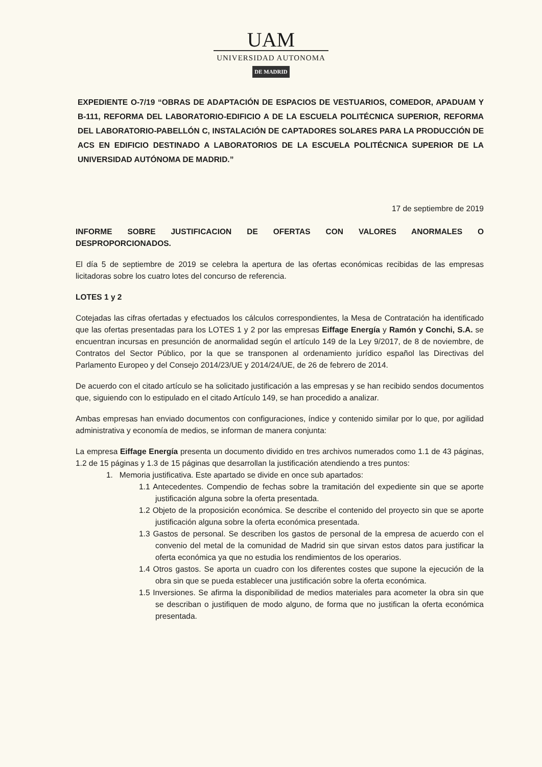UAM
UNIVERSIDAD AUTONOMA
DE MADRID
EXPEDIENTE O-7/19 “OBRAS DE ADAPTACIÓN DE ESPACIOS DE VESTUARIOS, COMEDOR, APADUAM Y B-111, REFORMA DEL LABORATORIO-EDIFICIO A DE LA ESCUELA POLITÉCNICA SUPERIOR, REFORMA DEL LABORATORIO-PABELLÓN C, INSTALACIÓN DE CAPTADORES SOLARES PARA LA PRODUCCIÓN DE ACS EN EDIFICIO DESTINADO A LABORATORIOS DE LA ESCUELA POLITÉCNICA SUPERIOR DE LA UNIVERSIDAD AUTÓNOMA DE MADRID.”
17 de septiembre de 2019
INFORME SOBRE JUSTIFICACION DE OFERTAS CON VALORES ANORMALES O
DESPROPORCIONADOS.
El día 5 de septiembre de 2019 se celebra la apertura de las ofertas económicas recibidas de las empresas licitadoras sobre los cuatro lotes del concurso de referencia.
LOTES 1 y 2
Cotejadas las cifras ofertadas y efectuados los cálculos correspondientes, la Mesa de Contratación ha identificado que las ofertas presentadas para los LOTES 1 y 2 por las empresas Eiffage Energía y Ramón y Conchi, S.A. se encuentran incursas en presunción de anormalidad según el artículo 149 de la Ley 9/2017, de 8 de noviembre, de Contratos del Sector Público, por la que se transponen al ordenamiento jurídico español las Directivas del Parlamento Europeo y del Consejo 2014/23/UE y 2014/24/UE, de 26 de febrero de 2014.
De acuerdo con el citado artículo se ha solicitado justificación a las empresas y se han recibido sendos documentos que, siguiendo con lo estipulado en el citado Artículo 149, se han procedido a analizar.
Ambas empresas han enviado documentos con configuraciones, índice y contenido similar por lo que, por agilidad administrativa y economía de medios, se informan de manera conjunta:
La empresa Eiffage Energía presenta un documento dividido en tres archivos numerados como 1.1 de 43 páginas, 1.2 de 15 páginas y 1.3 de 15 páginas que desarrollan la justificación atendiendo a tres puntos:
1. Memoria justificativa. Este apartado se divide en once sub apartados:
1.1 Antecedentes. Compendio de fechas sobre la tramitación del expediente sin que se aporte justificación alguna sobre la oferta presentada.
1.2 Objeto de la proposición económica. Se describe el contenido del proyecto sin que se aporte justificación alguna sobre la oferta económica presentada.
1.3 Gastos de personal. Se describen los gastos de personal de la empresa de acuerdo con el convenio del metal de la comunidad de Madrid sin que sirvan estos datos para justificar la oferta económica ya que no estudia los rendimientos de los operarios.
1.4 Otros gastos. Se aporta un cuadro con los diferentes costes que supone la ejecución de la obra sin que se pueda establecer una justificación sobre la oferta económica.
1.5 Inversiones. Se afirma la disponibilidad de medios materiales para acometer la obra sin que se describan o justifiquen de modo alguno, de forma que no justifican la oferta económica presentada.